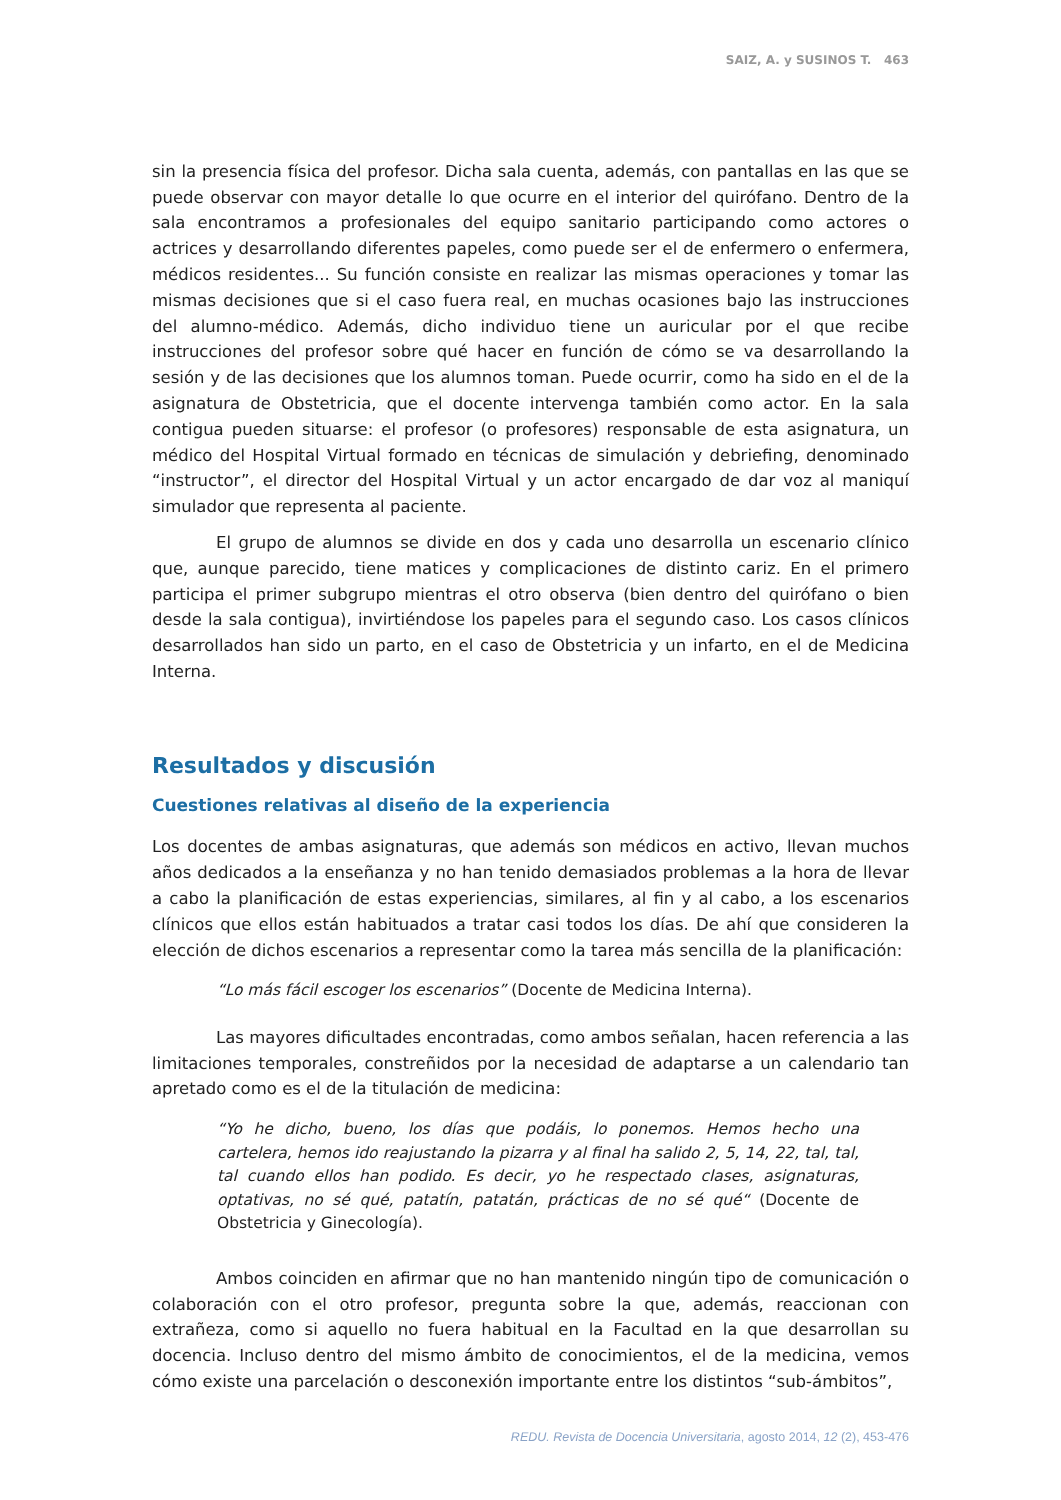SAIZ, A. y SUSINOS T. 463
sin la presencia física del profesor. Dicha sala cuenta, además, con pantallas en las que se puede observar con mayor detalle lo que ocurre en el interior del quirófano. Dentro de la sala encontramos a profesionales del equipo sanitario participando como actores o actrices y desarrollando diferentes papeles, como puede ser el de enfermero o enfermera, médicos residentes... Su función consiste en realizar las mismas operaciones y tomar las mismas decisiones que si el caso fuera real, en muchas ocasiones bajo las instrucciones del alumno-médico. Además, dicho individuo tiene un auricular por el que recibe instrucciones del profesor sobre qué hacer en función de cómo se va desarrollando la sesión y de las decisiones que los alumnos toman. Puede ocurrir, como ha sido en el de la asignatura de Obstetricia, que el docente intervenga también como actor. En la sala contigua pueden situarse: el profesor (o profesores) responsable de esta asignatura, un médico del Hospital Virtual formado en técnicas de simulación y debriefing, denominado “instructor”, el director del Hospital Virtual y un actor encargado de dar voz al maniquí simulador que representa al paciente.
El grupo de alumnos se divide en dos y cada uno desarrolla un escenario clínico que, aunque parecido, tiene matices y complicaciones de distinto cariz. En el primero participa el primer subgrupo mientras el otro observa (bien dentro del quirófano o bien desde la sala contigua), invirtiéndose los papeles para el segundo caso. Los casos clínicos desarrollados han sido un parto, en el caso de Obstetricia y un infarto, en el de Medicina Interna.
Resultados y discusión
Cuestiones relativas al diseño de la experiencia
Los docentes de ambas asignaturas, que además son médicos en activo, llevan muchos años dedicados a la enseñanza y no han tenido demasiados problemas a la hora de llevar a cabo la planificación de estas experiencias, similares, al fin y al cabo, a los escenarios clínicos que ellos están habituados a tratar casi todos los días. De ahí que consideren la elección de dichos escenarios a representar como la tarea más sencilla de la planificación:
“Lo más fácil escoger los escenarios” (Docente de Medicina Interna).
Las mayores dificultades encontradas, como ambos señalan, hacen referencia a las limitaciones temporales, constreñidos por la necesidad de adaptarse a un calendario tan apretado como es el de la titulación de medicina:
“Yo he dicho, bueno, los días que podáis, lo ponemos. Hemos hecho una cartelera, hemos ido reajustando la pizarra y al final ha salido 2, 5, 14, 22, tal, tal, tal cuando ellos han podido. Es decir, yo he respectado clases, asignaturas, optativas, no sé qué, patatín, patatán, prácticas de no sé qué“ (Docente de Obstetricia y Ginecología).
Ambos coinciden en afirmar que no han mantenido ningún tipo de comunicación o colaboración con el otro profesor, pregunta sobre la que, además, reaccionan con extrañeza, como si aquello no fuera habitual en la Facultad en la que desarrollan su docencia. Incluso dentro del mismo ámbito de conocimientos, el de la medicina, vemos cómo existe una parcelación o desconexión importante entre los distintos “sub-ámbitos”,
REDU. Revista de Docencia Universitaria, agosto 2014, 12 (2), 453-476